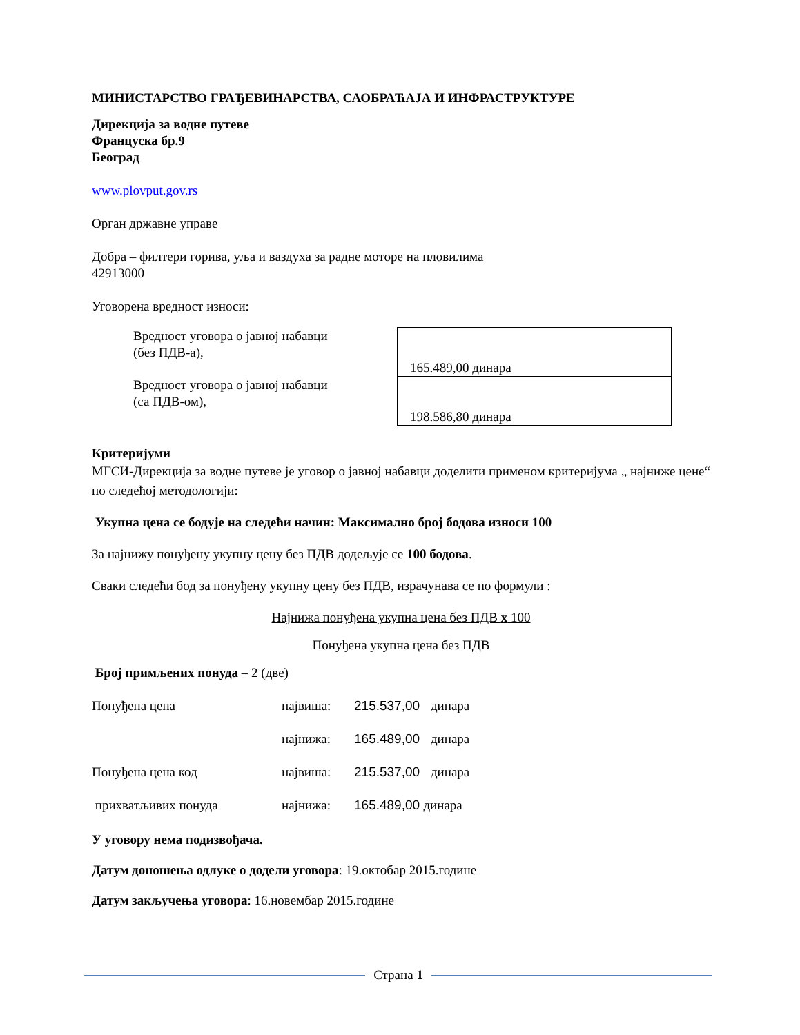МИНИСТАРСТВО ГРАЂЕВИНАРСТВА, САОБРАЋАЈА И ИНФРАСТРУКТУРЕ
Дирекција за водне путеве
Француска бр.9
Београд
www.plovput.gov.rs
Орган државне управе
Добра – филтери горива, уља и ваздуха за радне моторе на пловилима
42913000
Уговорена вредност износи:
| Вредност уговора о јавној набавци (без ПДВ-а), | 165.489,00 динара |
| Вредност уговора о јавној набавци (са ПДВ-ом), | 198.586,80 динара |
Критеријуми
МГСИ-Дирекција за водне путеве је уговор о јавној набавци доделити применом критеријума „ најниже цене“ по следећој методологији:
Укупна цена се бодује на следећи начин: Максимално број бодова износи 100
За најнижу понуђену укупну цену без ПДВ додељује се 100 бодова.
Сваки следећи бод за понуђену укупну цену без ПДВ, израчунава се по формули :
Најнижа понуђена укупна цена без ПДВ x 100
Понуђена укупна цена без ПДВ
Број примљених понуда – 2 (две)
| Понуђена цена | највиша: | 215.537,00 динара |
| | најнижа: | 165.489,00 динара |
| Понуђена цена код | највиша: | 215.537,00 динара |
| прихватљивих понуда | најнижа: | 165.489,00 динара |
У уговору нема подизвођача.
Датум доношења одлуке о додели уговора: 19.октобар 2015.године
Датум закључења уговора: 16.новембар 2015.године
Страна 1